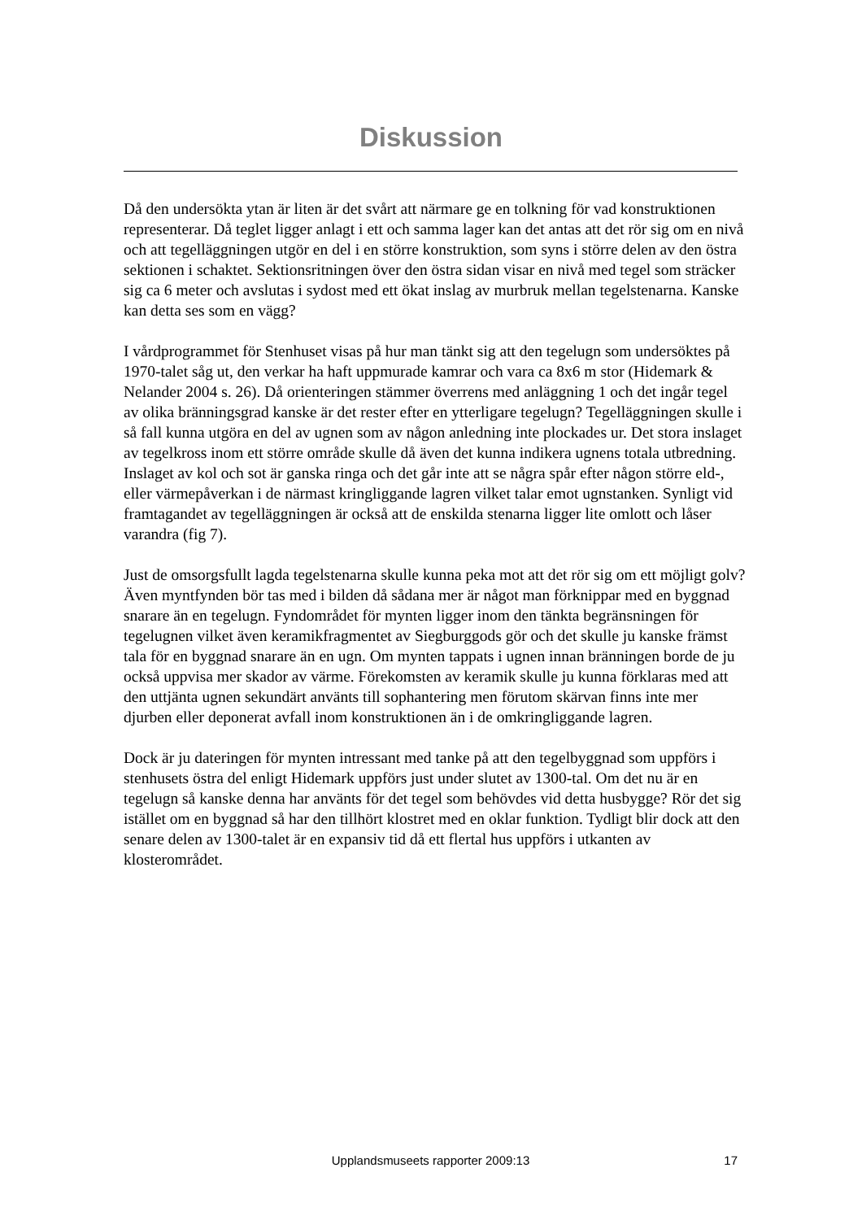Diskussion
Då den undersökta ytan är liten är det svårt att närmare ge en tolkning för vad konstruktionen representerar. Då teglet ligger anlagt i ett och samma lager kan det antas att det rör sig om en nivå och att tegelläggningen utgör en del i en större konstruktion, som syns i större delen av den östra sektionen i schaktet. Sektionsritningen över den östra sidan visar en nivå med tegel som sträcker sig ca 6 meter och avslutas i sydost med ett ökat inslag av murbruk mellan tegelstenarna. Kanske kan detta ses som en vägg?
I vårdprogrammet för Stenhuset visas på hur man tänkt sig att den tegelugn som undersöktes på 1970-talet såg ut, den verkar ha haft uppmurade kamrar och vara ca 8x6 m stor (Hidemark & Nelander 2004 s. 26). Då orienteringen stämmer överrens med anläggning 1 och det ingår tegel av olika bränningsgrad kanske är det rester efter en ytterligare tegelugn? Tegelläggningen skulle i så fall kunna utgöra en del av ugnen som av någon anledning inte plockades ur. Det stora inslaget av tegelkross inom ett större område skulle då även det kunna indikera ugnens totala utbredning. Inslaget av kol och sot är ganska ringa och det går inte att se några spår efter någon större eld-, eller värmepåverkan i de närmast kringliggande lagren vilket talar emot ugnstanken. Synligt vid framtagandet av tegelläggningen är också att de enskilda stenarna ligger lite omlott och låser varandra (fig 7).
Just de omsorgsfullt lagda tegelstenarna skulle kunna peka mot att det rör sig om ett möjligt golv? Även myntfynden bör tas med i bilden då sådana mer är något man förknippar med en byggnad snarare än en tegelugn. Fyndområdet för mynten ligger inom den tänkta begränsningen för tegelugnen vilket även keramikfragmentet av Siegburggods gör och det skulle ju kanske främst tala för en byggnad snarare än en ugn. Om mynten tappats i ugnen innan bränningen borde de ju också uppvisa mer skador av värme. Förekomsten av keramik skulle ju kunna förklaras med att den uttjänta ugnen sekundärt använts till sophantering men förutom skärvan finns inte mer djurben eller deponerat avfall inom konstruktionen än i de omkringliggande lagren.
Dock är ju dateringen för mynten intressant med tanke på att den tegelbyggnad som uppförs i stenhusets östra del enligt Hidemark uppförs just under slutet av 1300-tal. Om det nu är en tegelugn så kanske denna har använts för det tegel som behövdes vid detta husbygge? Rör det sig istället om en byggnad så har den tillhört klostret med en oklar funktion. Tydligt blir dock att den senare delen av 1300-talet är en expansiv tid då ett flertal hus uppförs i utkanten av klosterområdet.
Upplandsmuseets rapporter 2009:13
17